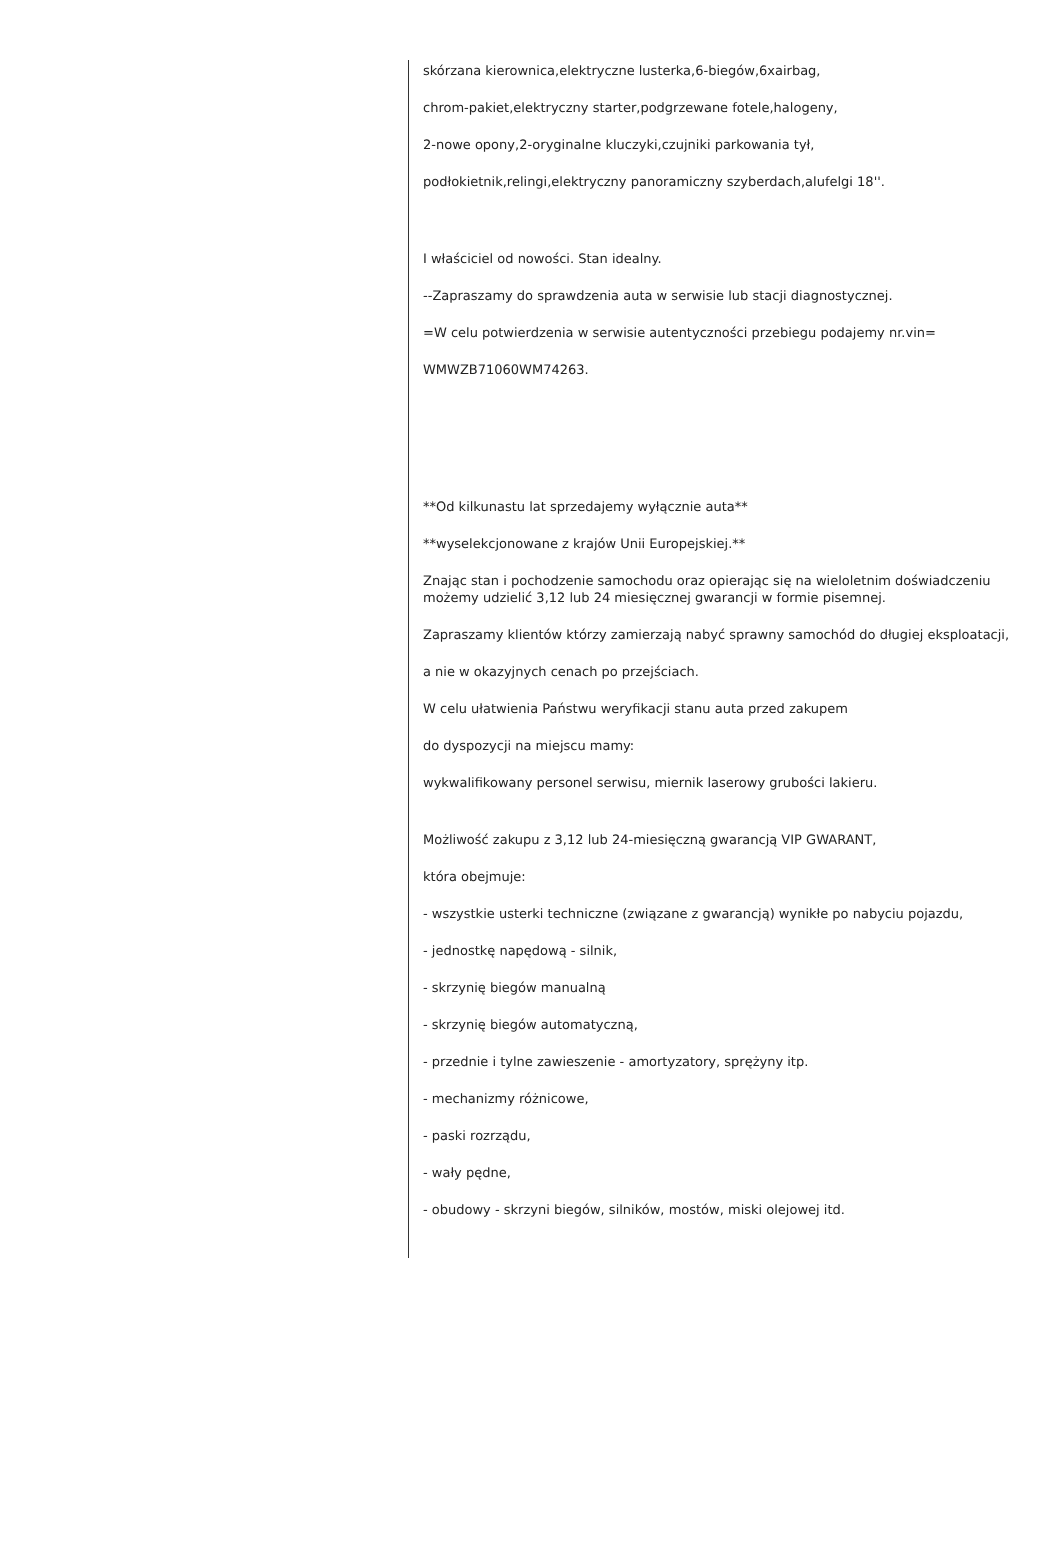skórzana kierownica,elektryczne lusterka,6-biegów,6xairbag,
chrom-pakiet,elektryczny starter,podgrzewane fotele,halogeny,
2-nowe opony,2-oryginalne kluczyki,czujniki parkowania tył,
podłokietnik,relingi,elektryczny panoramiczny szyberdach,alufelgi 18''.
I właściciel od nowości. Stan idealny.
--Zapraszamy do sprawdzenia auta w serwisie lub stacji diagnostycznej.
=W celu potwierdzenia w serwisie autentyczności przebiegu podajemy nr.vin=
WMWZB71060WM74263.
**Od kilkunastu lat sprzedajemy wyłącznie auta**
**wyselekcjonowane z krajów Unii Europejskiej.**
Znając stan i pochodzenie samochodu oraz opierając się na wieloletnim doświadczeniu możemy udzielić 3,12 lub 24 miesięcznej gwarancji w formie pisemnej.
Zapraszamy klientów którzy zamierzają nabyć sprawny samochód do długiej eksploatacji,
a nie w okazyjnych cenach po przejściach.
W celu ułatwienia Państwu weryfikacji stanu auta przed zakupem
do dyspozycji na miejscu mamy:
wykwalifikowany personel serwisu, miernik laserowy grubości lakieru.
Możliwość zakupu z 3,12 lub 24-miesięczną gwarancją VIP GWARANT,
która obejmuje:
- wszystkie usterki techniczne (związane z gwarancją) wynikłe po nabyciu pojazdu,
- jednostkę napędową - silnik,
- skrzynię biegów manualną
- skrzynię biegów automatyczną,
- przednie i tylne zawieszenie - amortyzatory, sprężyny itp.
- mechanizmy różnicowe,
- paski rozrządu,
- wały pędne,
- obudowy - skrzyni biegów, silników, mostów, miski olejowej itd.